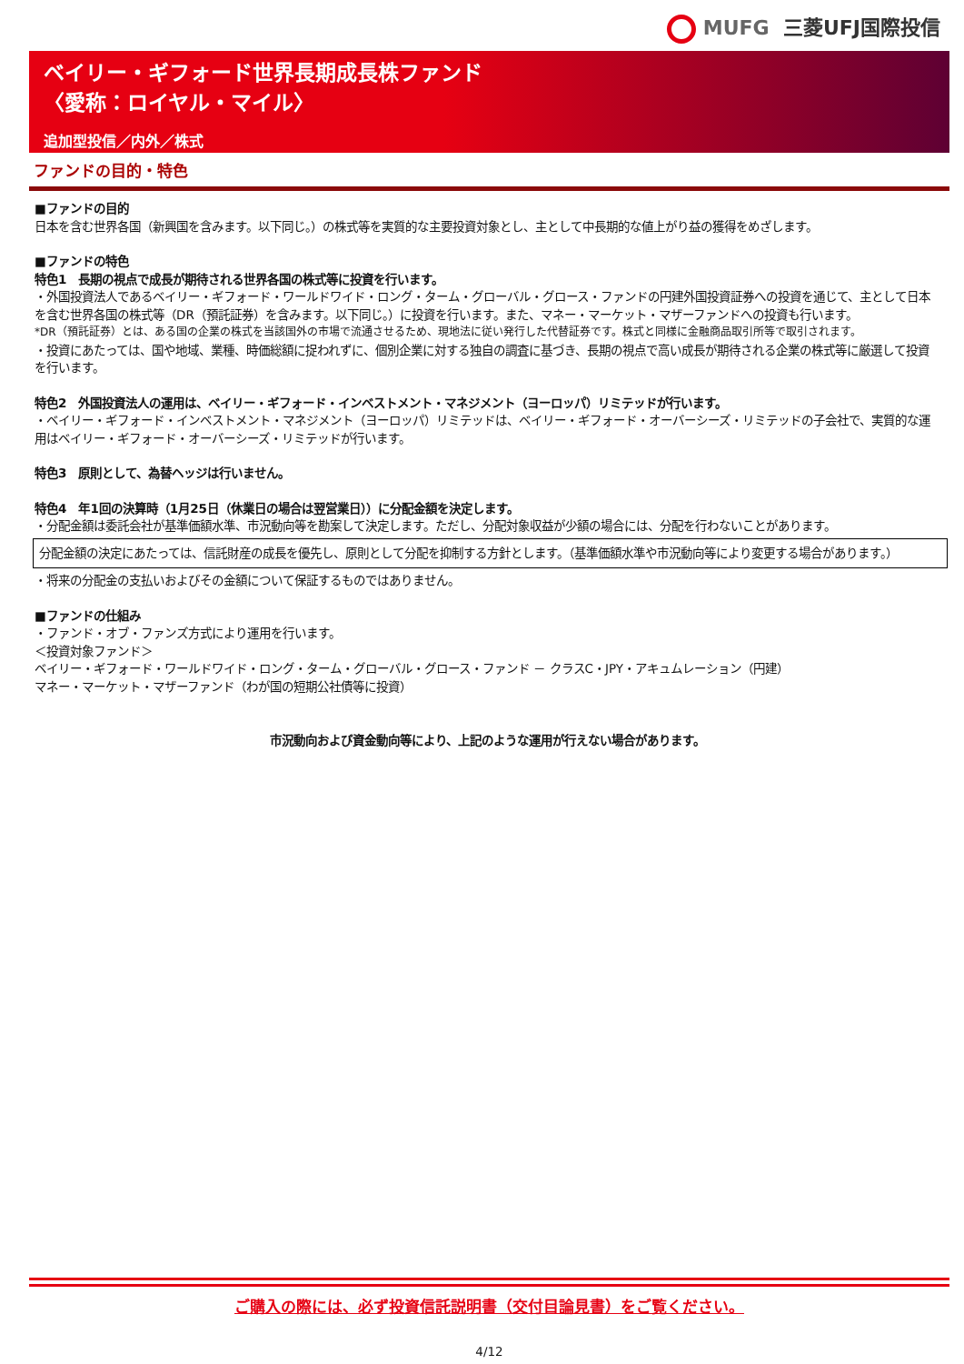MUFG 三菱UFJ国際投信
ベイリー・ギフォード世界長期成長株ファンド
〈愛称：ロイヤル・マイル〉
追加型投信／内外／株式
ファンドの目的・特色
■ファンドの目的
日本を含む世界各国（新興国を含みます。以下同じ。）の株式等を実質的な主要投資対象とし、主として中長期的な値上がり益の獲得をめざします。
■ファンドの特色
特色1　長期の視点で成長が期待される世界各国の株式等に投資を行います。
・外国投資法人であるベイリー・ギフォード・ワールドワイド・ロング・ターム・グローバル・グロース・ファンドの円建外国投資証券への投資を通じて、主として日本を含む世界各国の株式等（DR（預託証券）を含みます。以下同じ。）に投資を行います。また、マネー・マーケット・マザーファンドへの投資も行います。
*DR（預託証券）とは、ある国の企業の株式を当該国外の市場で流通させるため、現地法に従い発行した代替証券です。株式と同様に金融商品取引所等で取引されます。
・投資にあたっては、国や地域、業種、時価総額に捉われずに、個別企業に対する独自の調査に基づき、長期の視点で高い成長が期待される企業の株式等に厳選して投資を行います。
特色2　外国投資法人の運用は、ベイリー・ギフォード・インベストメント・マネジメント（ヨーロッパ）リミテッドが行います。
・ベイリー・ギフォード・インベストメント・マネジメント（ヨーロッパ）リミテッドは、ベイリー・ギフォード・オーバーシーズ・リミテッドの子会社で、実質的な運用はベイリー・ギフォード・オーバーシーズ・リミテッドが行います。
特色3　原則として、為替ヘッジは行いません。
特色4　年1回の決算時（1月25日（休業日の場合は翌営業日））に分配金額を決定します。
・分配金額は委託会社が基準価額水準、市況動向等を勘案して決定します。ただし、分配対象収益が少額の場合には、分配を行わないことがあります。
分配金額の決定にあたっては、信託財産の成長を優先し、原則として分配を抑制する方針とします。（基準価額水準や市況動向等により変更する場合があります。）
・将来の分配金の支払いおよびその金額について保証するものではありません。
■ファンドの仕組み
・ファンド・オブ・ファンズ方式により運用を行います。
＜投資対象ファンド＞
ベイリー・ギフォード・ワールドワイド・ロング・ターム・グローバル・グロース・ファンド － クラスC・JPY・アキュムレーション（円建）
マネー・マーケット・マザーファンド（わが国の短期公社債等に投資）
市況動向および資金動向等により、上記のような運用が行えない場合があります。
ご購入の際には、必ず投資信託説明書（交付目論見書）をご覧ください。
4/12